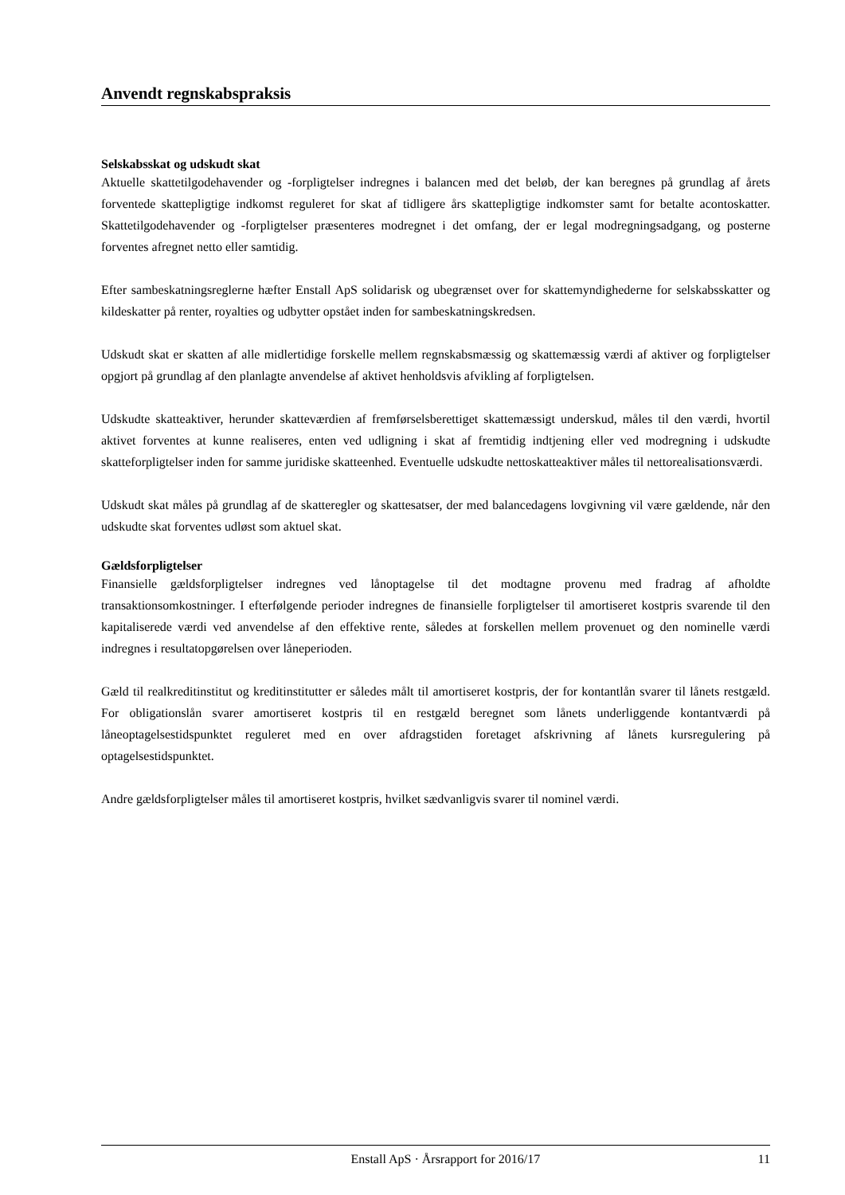Anvendt regnskabspraksis
Selskabsskat og udskudt skat
Aktuelle skattetilgodehavender og -forpligtelser indregnes i balancen med det beløb, der kan beregnes på grundlag af årets forventede skattepligtige indkomst reguleret for skat af tidligere års skattepligtige indkomster samt for betalte acontoskatter. Skattetilgodehavender og -forpligtelser præsenteres modregnet i det omfang, der er legal modregningsadgang, og posterne forventes afregnet netto eller samtidig.
Efter sambeskatningsreglerne hæfter Enstall ApS solidarisk og ubegrænset over for skattemyndighederne for selskabsskatter og kildeskatter på renter, royalties og udbytter opstået inden for sambeskatningskredsen.
Udskudt skat er skatten af alle midlertidige forskelle mellem regnskabsmæssig og skattemæssig værdi af aktiver og forpligtelser opgjort på grundlag af den planlagte anvendelse af aktivet henholdsvis afvikling af forpligtelsen.
Udskudte skatteaktiver, herunder skatteværdien af fremførselsberettiget skattemæssigt underskud, måles til den værdi, hvortil aktivet forventes at kunne realiseres, enten ved udligning i skat af fremtidig indtjening eller ved modregning i udskudte skatteforpligtelser inden for samme juridiske skatteenhed. Eventuelle udskudte nettoskatteaktiver måles til nettorealisationsværdi.
Udskudt skat måles på grundlag af de skatteregler og skattesatser, der med balancedagens lovgivning vil være gældende, når den udskudte skat forventes udløst som aktuel skat.
Gældsforpligtelser
Finansielle gældsforpligtelser indregnes ved lånoptagelse til det modtagne provenu med fradrag af afholdte transaktionsomkostninger. I efterfølgende perioder indregnes de finansielle forpligtelser til amortiseret kostpris svarende til den kapitaliserede værdi ved anvendelse af den effektive rente, således at forskellen mellem provenuet og den nominelle værdi indregnes i resultatopgørelsen over låneperioden.
Gæld til realkreditinstitut og kreditinstitutter er således målt til amortiseret kostpris, der for kontantlån svarer til lånets restgæld. For obligationslån svarer amortiseret kostpris til en restgæld beregnet som lånets underliggende kontantværdi på låneoptagelsestidspunktet reguleret med en over afdragstiden foretaget afskrivning af lånets kursregulering på optagelsestidspunktet.
Andre gældsforpligtelser måles til amortiseret kostpris, hvilket sædvanligvis svarer til nominel værdi.
Enstall ApS · Årsrapport for 2016/17 11